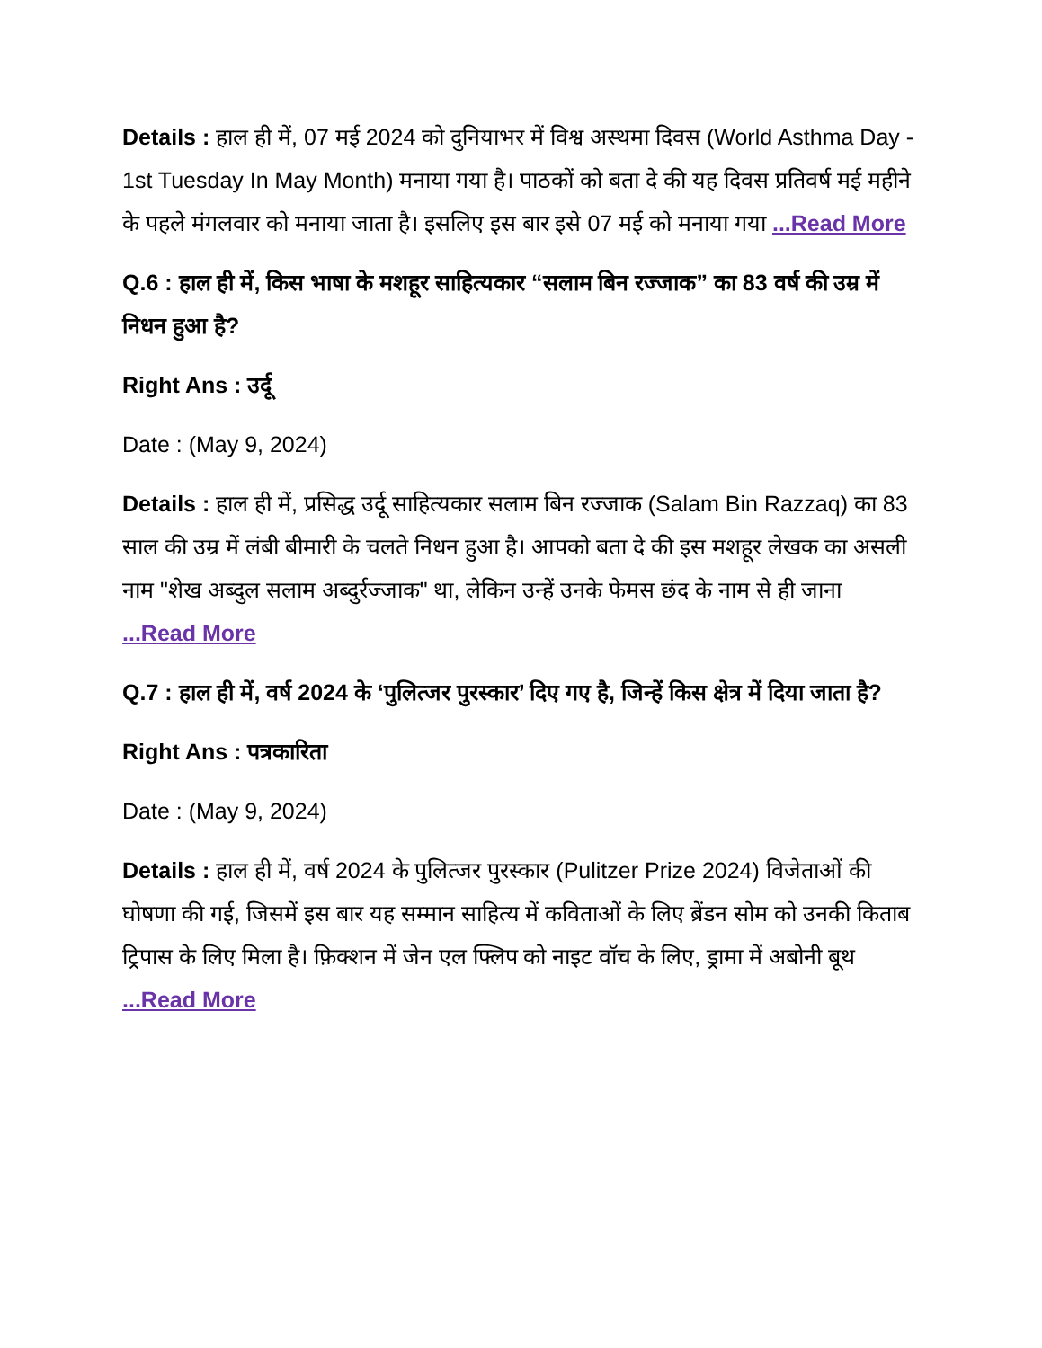Details : हाल ही में, 07 मई 2024 को दुनियाभर में विश्व अस्थमा दिवस (World Asthma Day - 1st Tuesday In May Month) मनाया गया है। पाठकों को बता दे की यह दिवस प्रतिवर्ष मई महीने के पहले मंगलवार को मनाया जाता है। इसलिए इस बार इसे 07 मई को मनाया गया ...Read More
Q.6 : हाल ही में, किस भाषा के मशहूर साहित्यकार “सलाम बिन रज्जाक” का 83 वर्ष की उम्र में निधन हुआ है?
Right Ans : उर्दू
Date : (May 9, 2024)
Details : हाल ही में, प्रसिद्ध उर्दू साहित्यकार सलाम बिन रज्जाक (Salam Bin Razzaq) का 83 साल की उम्र में लंबी बीमारी के चलते निधन हुआ है। आपको बता दे की इस मशहूर लेखक का असली नाम "शेख अब्दुल सलाम अब्दुर्रज्जाक" था, लेकिन उन्हें उनके फेमस छंद के नाम से ही जाना ...Read More
Q.7 : हाल ही में, वर्ष 2024 के ‘पुलित्जर पुरस्कार’ दिए गए है, जिन्हें किस क्षेत्र में दिया जाता है?
Right Ans : पत्रकारिता
Date : (May 9, 2024)
Details : हाल ही में, वर्ष 2024 के पुलित्जर पुरस्कार (Pulitzer Prize 2024) विजेताओं की घोषणा की गई, जिसमें इस बार यह सम्मान साहित्य में कविताओं के लिए ब्रेंडन सोम को उनकी किताब ट्रिपास के लिए मिला है। फ़िक्शन में जेन एल फ्लिप को नाइट वॉच के लिए, ड्रामा में अबोनी बूथ ...Read More